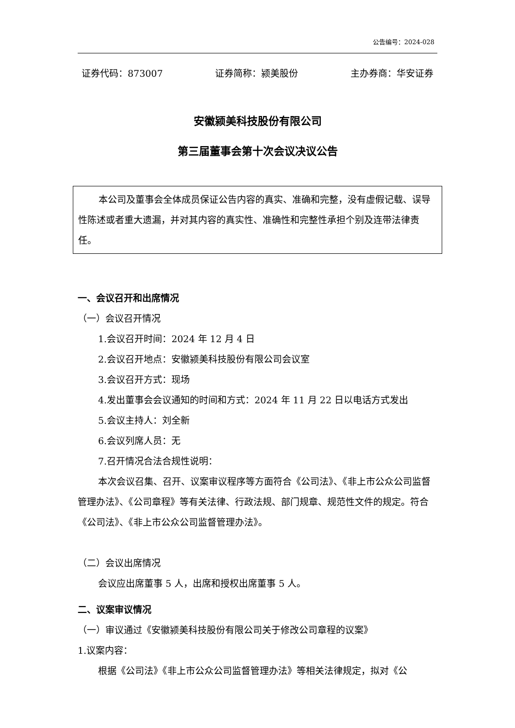公告编号：2024-028
证券代码：873007 证券简称：颍美股份 主办券商：华安证券
安徽颍美科技股份有限公司
第三届董事会第十次会议决议公告
本公司及董事会全体成员保证公告内容的真实、准确和完整，没有虚假记载、误导性陈述或者重大遗漏，并对其内容的真实性、准确性和完整性承担个别及连带法律责任。
一、会议召开和出席情况
（一）会议召开情况
1.会议召开时间：2024 年 12 月 4 日
2.会议召开地点：安徽颍美科技股份有限公司会议室
3.会议召开方式：现场
4.发出董事会会议通知的时间和方式：2024 年 11 月 22 日以电话方式发出
5.会议主持人：刘全新
6.会议列席人员：无
7.召开情况合法合规性说明：
本次会议召集、召开、议案审议程序等方面符合《公司法》、《非上市公众公司监督管理办法》、《公司章程》等有关法律、行政法规、部门规章、规范性文件的规定。符合《公司法》、《非上市公众公司监督管理办法》。
（二）会议出席情况
会议应出席董事 5 人，出席和授权出席董事 5 人。
二、议案审议情况
（一）审议通过《安徽颍美科技股份有限公司关于修改公司章程的议案》
1.议案内容：
根据《公司法》《非上市公众公司监督管理办法》等相关法律规定，拟对《公